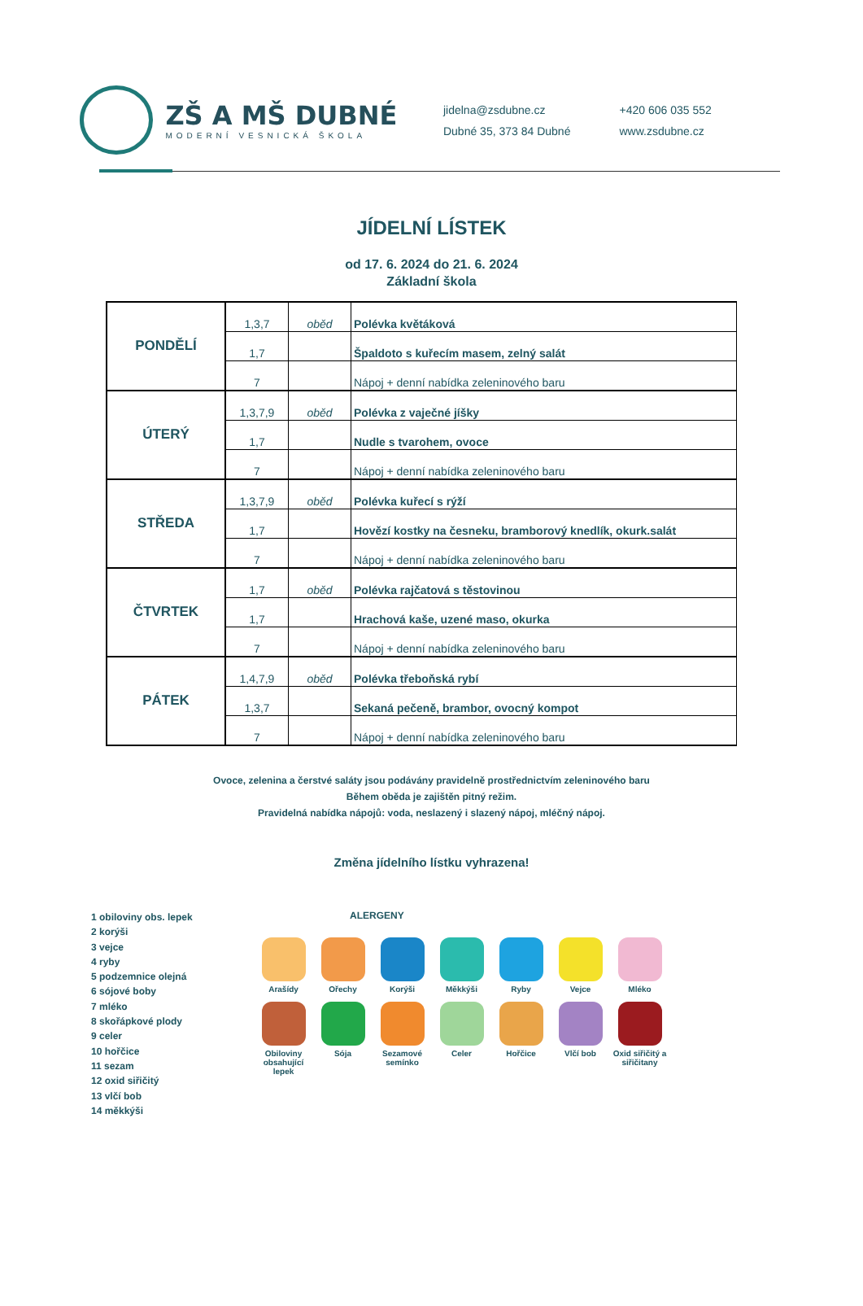ZŠ A MŠ DUBNÉ
MODERNÍ VESNICKÁ ŠKOLA
jidelna@zsdubne.cz
Dubné 35, 373 84 Dubné
+420 606 035 552
www.zsdubne.cz
JÍDELNÍ LÍSTEK
od 17. 6. 2024 do 21. 6. 2024
Základní škola
| PONDĚLÍ | 1,3,7 | oběd | Polévka květáková |
| | 1,7 | | Špaldoto s kuřecím masem, zelný salát |
| | 7 | | Nápoj + denní nabídka zeleninového baru |
| ÚTERÝ | 1,3,7,9 | oběd | Polévka z vaječné jíšky |
| | 1,7 | | Nudle s tvarohem, ovoce |
| | 7 | | Nápoj + denní nabídka zeleninového baru |
| STŘEDA | 1,3,7,9 | oběd | Polévka kuřecí s rýží |
| | 1,7 | | Hovězí kostky na česneku, bramborový knedlík, okurk.salát |
| | 7 | | Nápoj + denní nabídka zeleninového baru |
| ČTVRTEK | 1,7 | oběd | Polévka rajčatová s těstovinou |
| | 1,7 | | Hrachová kaše, uzené maso, okurka |
| | 7 | | Nápoj + denní nabídka zeleninového baru |
| PÁTEK | 1,4,7,9 | oběd | Polévka třeboňská rybí |
| | 1,3,7 | | Sekaná pečeně, brambor, ovocný kompot |
| | 7 | | Nápoj + denní nabídka zeleninového baru |
Ovoce, zelenina a čerstvé saláty jsou podávány pravidelně prostřednictvím zeleninového baru
Během oběda je zajištěn pitný režim.
Pravidelná nabídka nápojů: voda, neslazený i slazený nápoj, mléčný nápoj.
Změna jídelního lístku vyhrazena!
1 obiloviny obs. lepek
2 korýši
3 vejce
4 ryby
5 podzemnice olejná
6 sójové boby
7 mléko
8 skořápkové plody
9 celer
10 hořčice
11 sezam
12 oxid siřičitý
13 vlčí bob
14 měkkýši
ALERGENY
Arašídy
Ořechy
Korýši
Měkkýši
Ryby
Vejce
Mléko
Obiloviny obsahující lepek
Sója
Sezamové semínko
Celer
Hořčice
Vlčí bob
Oxid siřičitý a siřičitany